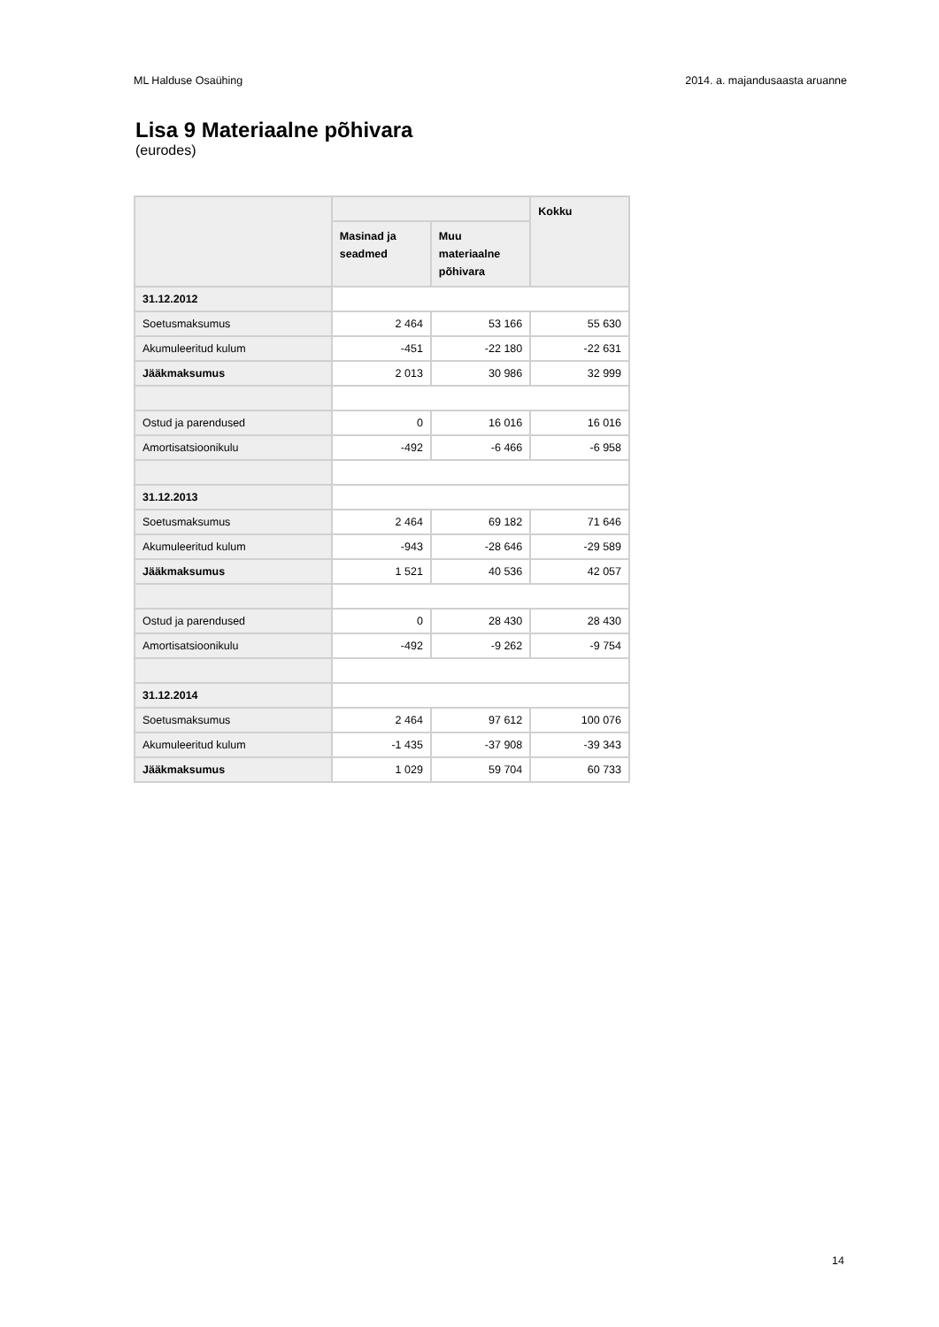ML Halduse Osaühing 2014. a. majandusaasta aruanne
Lisa 9 Materiaalne põhivara
(eurodes)
| | | | Kokku |
| --- | --- | --- | --- |
| | Masinad ja seadmed | Muu materiaalne põhivara | |
| 31.12.2012 | | | |
| Soetusmaksumus | 2 464 | 53 166 | 55 630 |
| Akumuleeritud kulum | -451 | -22 180 | -22 631 |
| Jääkmaksumus | 2 013 | 30 986 | 32 999 |
| Ostud ja parendused | 0 | 16 016 | 16 016 |
| Amortisatsioonikulu | -492 | -6 466 | -6 958 |
| 31.12.2013 | | | |
| Soetusmaksumus | 2 464 | 69 182 | 71 646 |
| Akumuleeritud kulum | -943 | -28 646 | -29 589 |
| Jääkmaksumus | 1 521 | 40 536 | 42 057 |
| Ostud ja parendused | 0 | 28 430 | 28 430 |
| Amortisatsioonikulu | -492 | -9 262 | -9 754 |
| 31.12.2014 | | | |
| Soetusmaksumus | 2 464 | 97 612 | 100 076 |
| Akumuleeritud kulum | -1 435 | -37 908 | -39 343 |
| Jääkmaksumus | 1 029 | 59 704 | 60 733 |
14